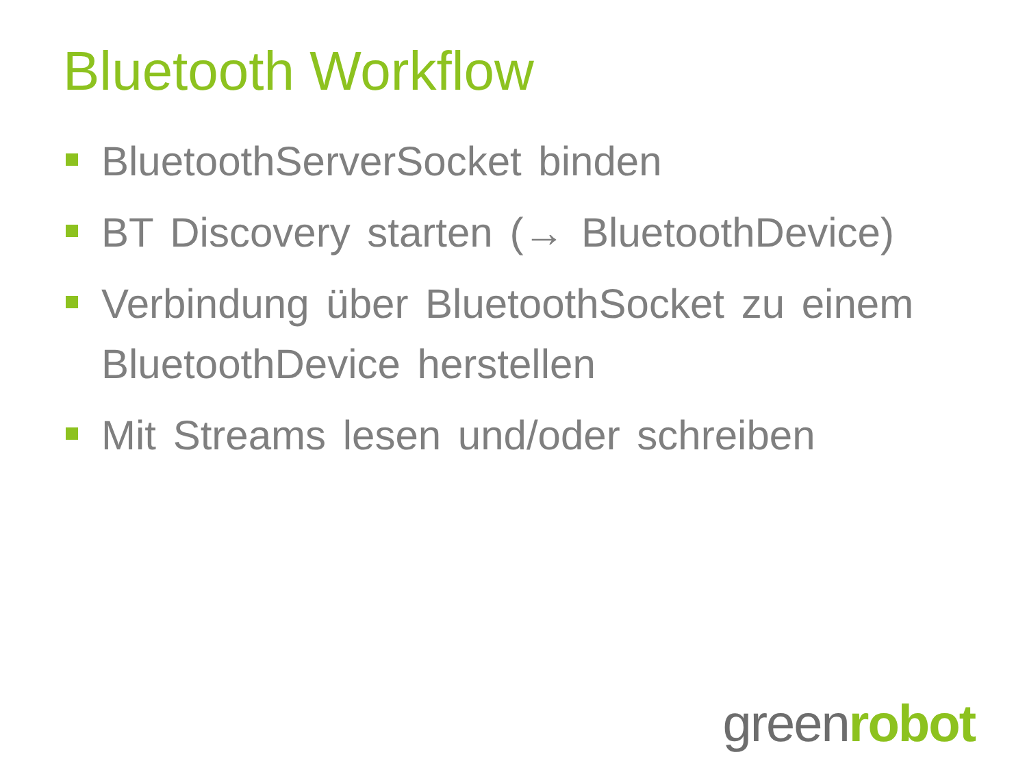Bluetooth Workflow
BluetoothServerSocket binden
BT Discovery starten (→ BluetoothDevice)
Verbindung über BluetoothSocket zu einem BluetoothDevice herstellen
Mit Streams lesen und/oder schreiben
green robot